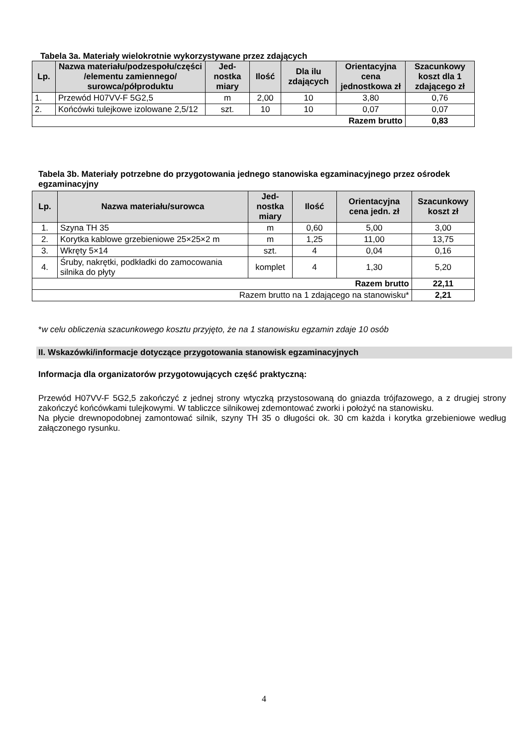Tabela 3a. Materiały wielokrotnie wykorzystywane przez zdających
| Lp. | Nazwa materiału/podzespołu/części /elementu zamiennego/ surowca/półproduktu | Jed-nostka miary | Ilość | Dla ilu zdających | Orientacyjna cena jednostkowa zł | Szacunkowy koszt dla 1 zdającego zł |
| --- | --- | --- | --- | --- | --- | --- |
| 1. | Przewód H07VV-F 5G2,5 | m | 2,00 | 10 | 3,80 | 0,76 |
| 2. | Końcówki tulejkowe izolowane 2,5/12 | szt. | 10 | 10 | 0,07 | 0,07 |
| Razem brutto | | | | | | 0,83 |
Tabela 3b. Materiały potrzebne do przygotowania jednego stanowiska egzaminacyjnego przez ośrodek egzaminacyjny
| Lp. | Nazwa materiału/surowca | Jed-nostka miary | Ilość | Orientacyjna cena jedn. zł | Szacunkowy koszt zł |
| --- | --- | --- | --- | --- | --- |
| 1. | Szyna TH 35 | m | 0,60 | 5,00 | 3,00 |
| 2. | Korytka kablowe grzebieniowe 25×25×2 m | m | 1,25 | 11,00 | 13,75 |
| 3. | Wkręty 5×14 | szt. | 4 | 0,04 | 0,16 |
| 4. | Śruby, nakrętki, podkładki do zamocowania silnika do płyty | komplet | 4 | 1,30 | 5,20 |
| Razem brutto | | | | | 22,11 |
| Razem brutto na 1 zdającego na stanowisku* | | | | | 2,21 |
*w celu obliczenia szacunkowego kosztu przyjęto, że na 1 stanowisku egzamin zdaje 10 osób
II. Wskazówki/informacje dotyczące przygotowania stanowisk egzaminacyjnych
Informacja dla organizatorów przygotowujących część praktyczną:
Przewód H07VV-F 5G2,5 zakończyć z jednej strony wtyczką przystosowaną do gniazda trójfazowego, a z drugiej strony zakończyć końcówkami tulejkowymi. W tabliczce silnikowej zdemontować zworki i położyć na stanowisku.
Na płycie drewnopodobnej zamontować silnik, szyny TH 35 o długości ok. 30 cm każda i korytka grzebieniowe według załączonego rysunku.
4